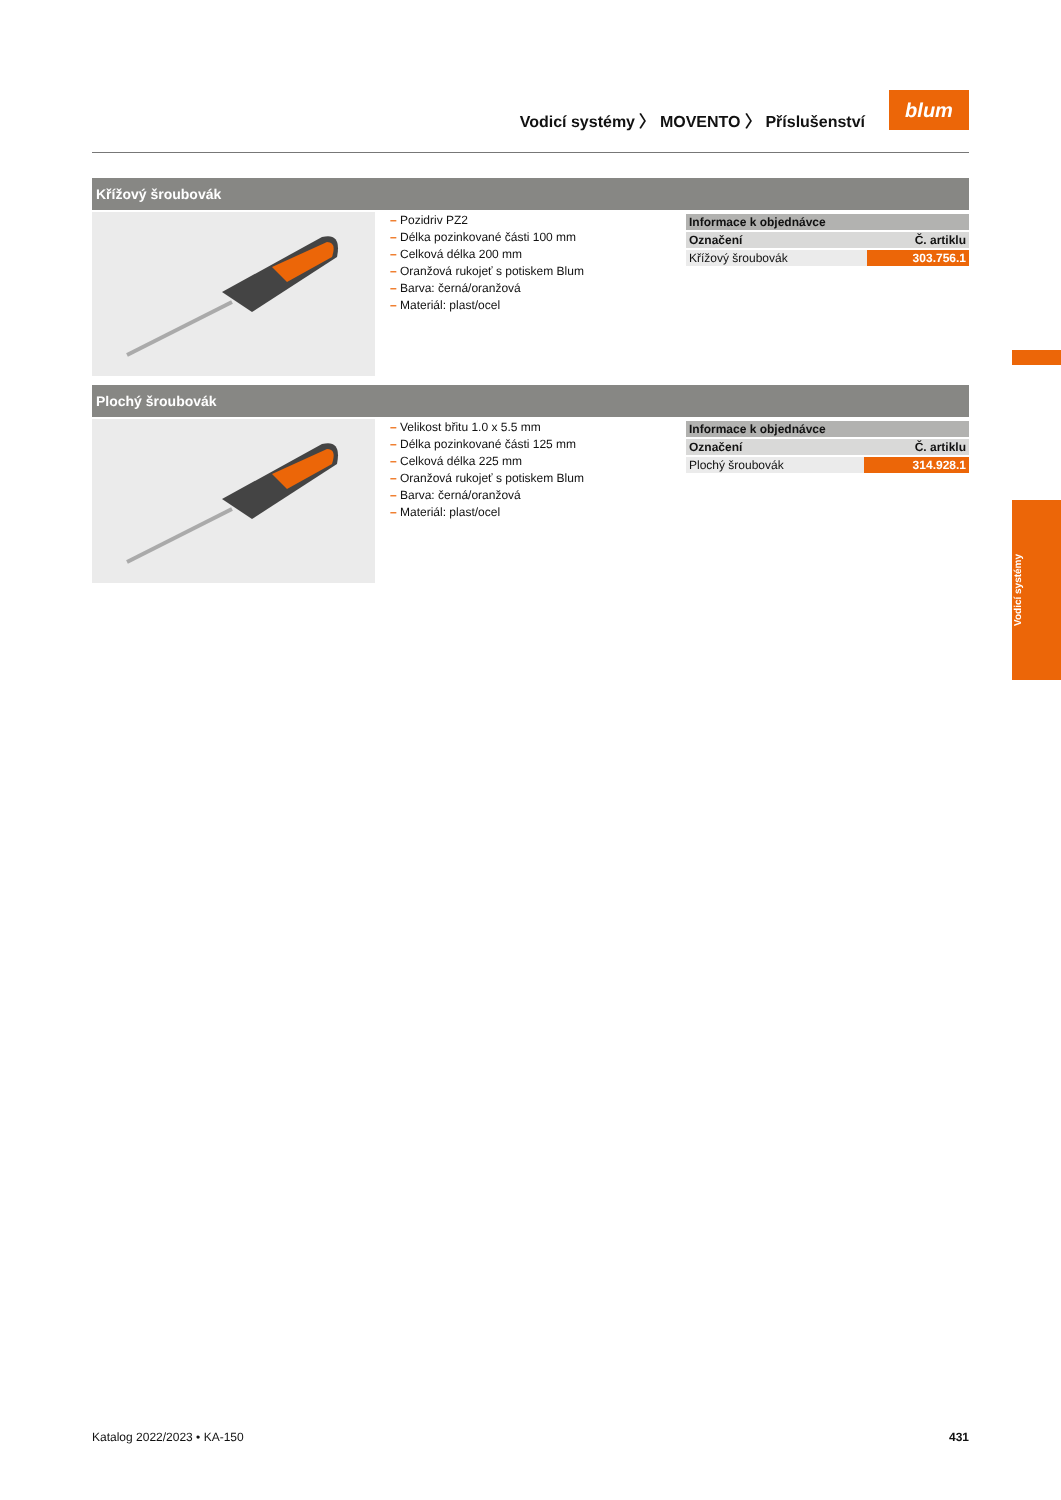Vodicí systémy 〉 MOVENTO 〉 Příslušenství
blum
Křížový šroubovák
– Pozidriv PZ2
– Délka pozinkované části 100 mm
– Celková délka 200 mm
– Oranžová rukojeť s potiskem Blum
– Barva: černá/oranžová
– Materiál: plast/ocel
| Informace k objednávce | |
| --- | --- |
| Označení | Č. artiklu |
| Křížový šroubovák | 303.756.1 |
Plochý šroubovák
– Velikost břitu 1.0 x 5.5 mm
– Délka pozinkované části 125 mm
– Celková délka 225 mm
– Oranžová rukojeť s potiskem Blum
– Barva: černá/oranžová
– Materiál: plast/ocel
| Informace k objednávce | |
| --- | --- |
| Označení | Č. artiklu |
| Plochý šroubovák | 314.928.1 |
Vodicí systémy
Katalog 2022/2023 • KA-150 431